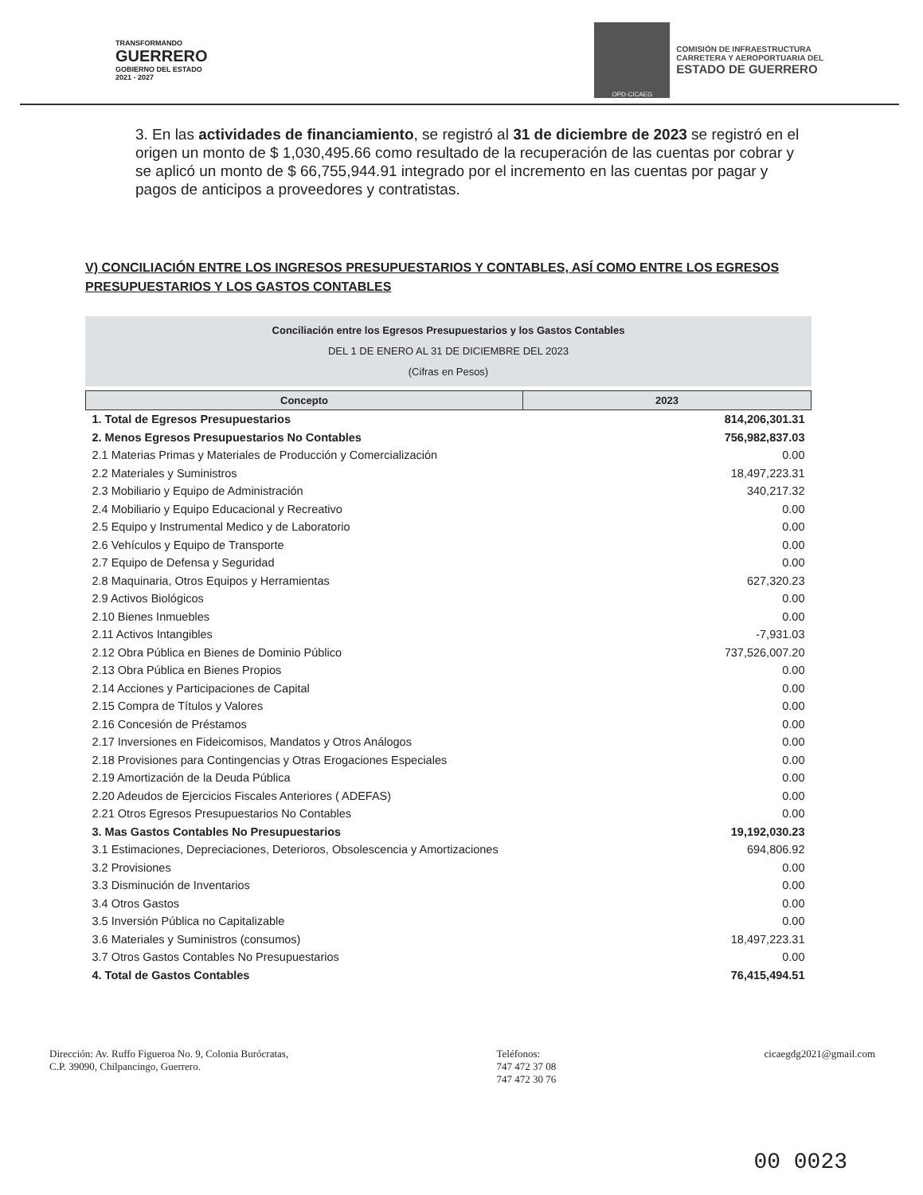TRANSFORMANDO
GUERRERO
GOBIERNO DEL ESTADO
2021 - 2027
OPD-CICAEG
COMISIÓN DE INFRAESTRUCTURA
CARRETERA Y AEROPORTUARIA DEL
ESTADO DE GUERRERO
3. En las actividades de financiamiento, se registró al 31 de diciembre de 2023 se registró en el origen un monto de $ 1,030,495.66 como resultado de la recuperación de las cuentas por cobrar y se aplicó un monto de $ 66,755,944.91 integrado por el incremento en las cuentas por pagar y pagos de anticipos a proveedores y contratistas.
V) CONCILIACIÓN ENTRE LOS INGRESOS PRESUPUESTARIOS Y CONTABLES, ASÍ COMO ENTRE LOS EGRESOS PRESUPUESTARIOS Y LOS GASTOS CONTABLES
Conciliación entre los Egresos Presupuestarios y los Gastos Contables
DEL 1 DE ENERO AL 31 DE DICIEMBRE DEL 2023
(Cifras en Pesos)
| Concepto | 2023 |
| --- | --- |
| 1. Total de Egresos Presupuestarios | 814,206,301.31 |
| 2. Menos Egresos Presupuestarios No Contables | 756,982,837.03 |
| 2.1 Materias Primas y Materiales de Producción y Comercialización | 0.00 |
| 2.2 Materiales y Suministros | 18,497,223.31 |
| 2.3 Mobiliario y Equipo de Administración | 340,217.32 |
| 2.4 Mobiliario y Equipo Educacional y Recreativo | 0.00 |
| 2.5 Equipo y Instrumental Medico y de Laboratorio | 0.00 |
| 2.6 Vehículos y Equipo de Transporte | 0.00 |
| 2.7 Equipo de Defensa y Seguridad | 0.00 |
| 2.8 Maquinaria, Otros Equipos y Herramientas | 627,320.23 |
| 2.9 Activos Biológicos | 0.00 |
| 2.10 Bienes Inmuebles | 0.00 |
| 2.11 Activos Intangibles | -7,931.03 |
| 2.12 Obra Pública en Bienes de Dominio Público | 737,526,007.20 |
| 2.13 Obra Pública en Bienes Propios | 0.00 |
| 2.14 Acciones y Participaciones de Capital | 0.00 |
| 2.15 Compra de Títulos y Valores | 0.00 |
| 2.16 Concesión de Préstamos | 0.00 |
| 2.17 Inversiones en Fideicomisos, Mandatos y Otros Análogos | 0.00 |
| 2.18 Provisiones para Contingencias y Otras Erogaciones Especiales | 0.00 |
| 2.19 Amortización de la Deuda Pública | 0.00 |
| 2.20 Adeudos de Ejercicios Fiscales Anteriores ( ADEFAS) | 0.00 |
| 2.21 Otros Egresos Presupuestarios No Contables | 0.00 |
| 3. Mas Gastos Contables No Presupuestarios | 19,192,030.23 |
| 3.1 Estimaciones, Depreciaciones, Deterioros, Obsolescencia y Amortizaciones | 694,806.92 |
| 3.2 Provisiones | 0.00 |
| 3.3 Disminución de Inventarios | 0.00 |
| 3.4 Otros Gastos | 0.00 |
| 3.5 Inversión Pública no Capitalizable | 0.00 |
| 3.6 Materiales y Suministros (consumos) | 18,497,223.31 |
| 3.7 Otros Gastos Contables No Presupuestarios | 0.00 |
| 4. Total de Gastos Contables | 76,415,494.51 |
Dirección: Av. Ruffo Figueroa No. 9, Colonia Burócratas,
C.P. 39090, Chilpancingo, Guerrero.
Teléfonos:
747 472 37 08
747 472 30 76
cicaegdg2021@gmail.com
00 0023